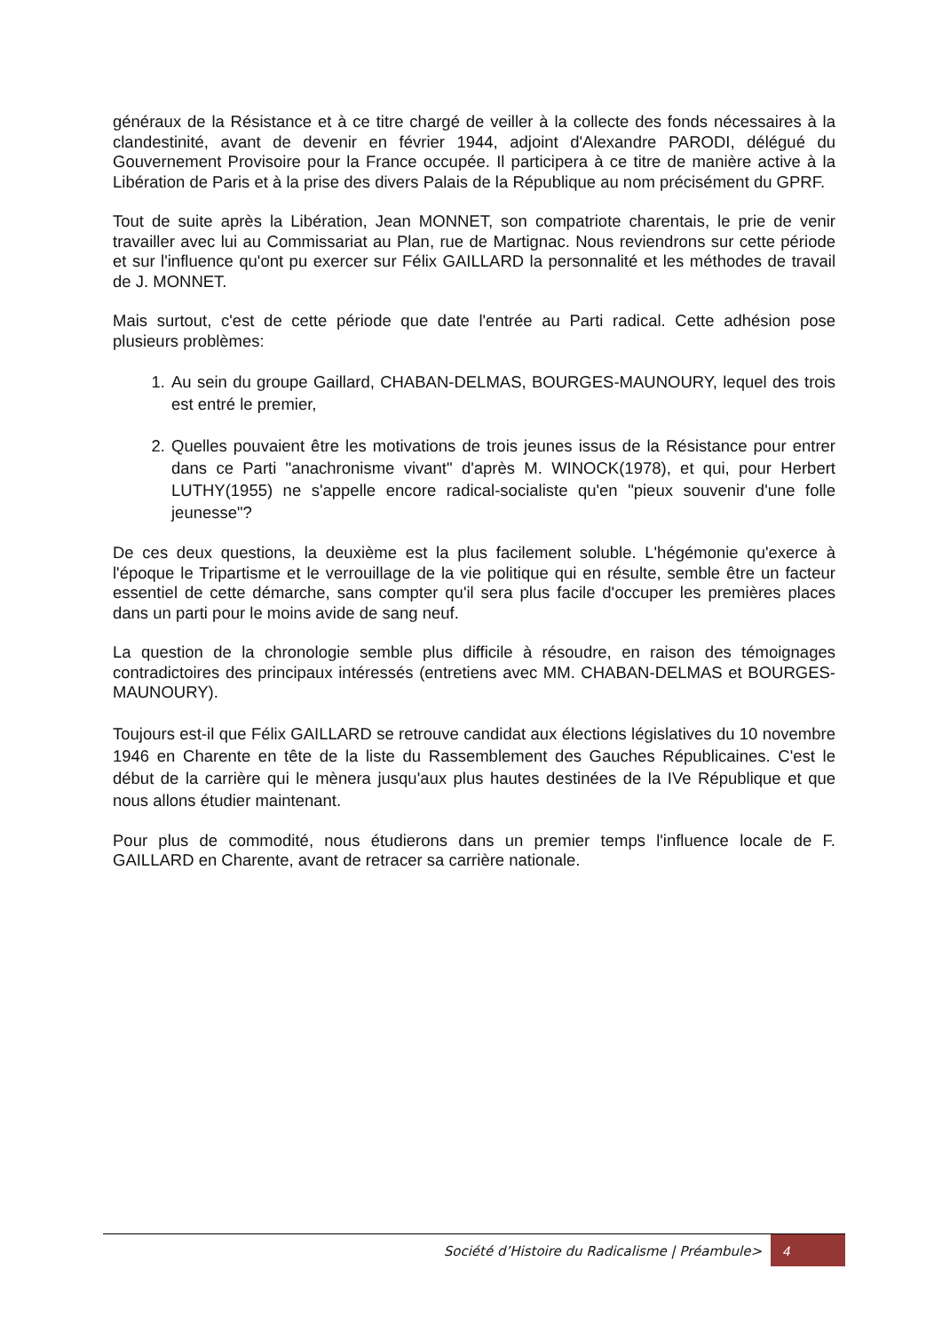généraux de la Résistance et à ce titre chargé de veiller à la collecte des fonds nécessaires à la clandestinité, avant de devenir en février 1944, adjoint d'Alexandre PARODI, délégué du Gouvernement Provisoire pour la France occupée. Il participera à ce titre de manière active à la Libération de Paris et à la prise des divers Palais de la République au nom précisément du GPRF.
Tout de suite après la Libération, Jean MONNET, son compatriote charentais, le prie de venir travailler avec lui au Commissariat au Plan, rue de Martignac. Nous reviendrons sur cette période et sur l'influence qu'ont pu exercer sur Félix GAILLARD la personnalité et les méthodes de travail de J. MONNET.
Mais surtout, c'est de cette période que date l'entrée au Parti radical. Cette adhésion pose plusieurs problèmes:
1. Au sein du groupe Gaillard, CHABAN-DELMAS, BOURGES-MAUNOURY, lequel des trois est entré le premier,
2. Quelles pouvaient être les motivations de trois jeunes issus de la Résistance pour entrer dans ce Parti "anachronisme vivant" d'après M. WINOCK(1978), et qui, pour Herbert LUTHY(1955) ne s'appelle encore radical-socialiste qu'en "pieux souvenir d'une folle jeunesse"?
De ces deux questions, la deuxième est la plus facilement soluble. L'hégémonie qu'exerce à l'époque le Tripartisme et le verrouillage de la vie politique qui en résulte, semble être un facteur essentiel de cette démarche, sans compter qu'il sera plus facile d'occuper les premières places dans un parti pour le moins avide de sang neuf.
La question de la chronologie semble plus difficile à résoudre, en raison des témoignages contradictoires des principaux intéressés (entretiens avec MM. CHABAN-DELMAS et BOURGES-MAUNOURY).
Toujours est-il que Félix GAILLARD se retrouve candidat aux élections législatives du 10 novembre 1946 en Charente en tête de la liste du Rassemblement des Gauches Républicaines. C'est le début de la carrière qui le mènera jusqu'aux plus hautes destinées de la IVe République et que nous allons étudier maintenant.
Pour plus de commodité, nous étudierons dans un premier temps l'influence locale de F. GAILLARD en Charente, avant de retracer sa carrière nationale.
Société d’Histoire du Radicalisme | Préambule> 4